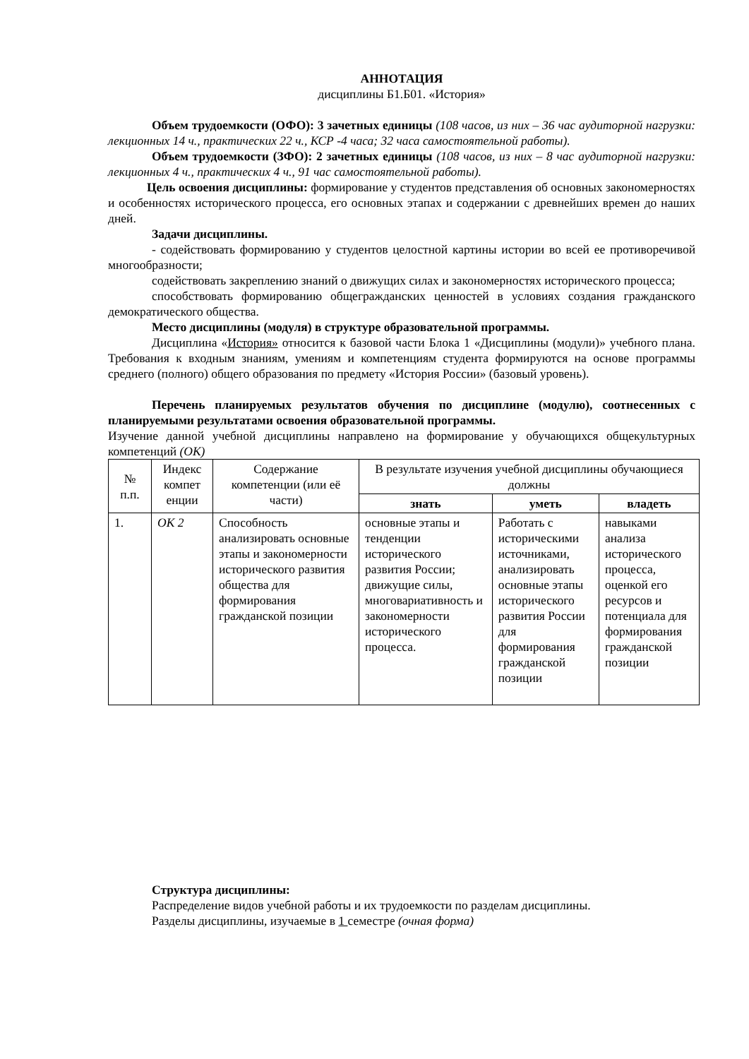АННОТАЦИЯ
дисциплины Б1.Б01. «История»
Объем трудоемкости (ОФО): 3 зачетных единицы (108 часов, из них – 36 час аудиторной нагрузки: лекционных 14 ч., практических 22 ч., КСР -4 часа; 32 часа самостоятельной работы).
Объем трудоемкости (ЗФО): 2 зачетных единицы (108 часов, из них – 8 час аудиторной нагрузки: лекционных 4 ч., практических 4 ч., 91 час самостоятельной работы).
Цель освоения дисциплины: формирование у студентов представления об основных закономерностях и особенностях исторического процесса, его основных этапах и содержании с древнейших времен до наших дней.
Задачи дисциплины.
- содействовать формированию у студентов целостной картины истории во всей ее противоречивой многообразности;
содействовать закреплению знаний о движущих силах и закономерностях исторического процесса;
способствовать формированию общегражданских ценностей в условиях создания гражданского демократического общества.
Место дисциплины (модуля) в структуре образовательной программы.
Дисциплина «История» относится к базовой части Блока 1 «Дисциплины (модули)» учебного плана. Требования к входным знаниям, умениям и компетенциям студента формируются на основе программы среднего (полного) общего образования по предмету «История России» (базовый уровень).
Перечень планируемых результатов обучения по дисциплине (модулю), соотнесенных с планируемыми результатами освоения образовательной программы.
Изучение данной учебной дисциплины направлено на формирование у обучающихся общекультурных компетенций (ОК)
| № п.п. | Индекс компет енции | Содержание компетенции (или её части) | В результате изучения учебной дисциплины обучающиеся должны | | |
| --- | --- | --- | --- | --- | --- |
| | | | знать | уметь | владеть |
| 1. | ОК 2 | Способность анализировать основные этапы и закономерности исторического развития общества для формирования гражданской позиции | основные этапы и тенденции исторического развития России; движущие силы, многовариативность и закономерности исторического процесса. | Работать с историческими источниками, анализировать основные этапы исторического развития России для формирования гражданской позиции | навыками анализа исторического процесса, оценкой его ресурсов и потенциала для формирования гражданской позиции |
Структура дисциплины:
Распределение видов учебной работы и их трудоемкости по разделам дисциплины.
Разделы дисциплины, изучаемые в 1 семестре (очная форма)